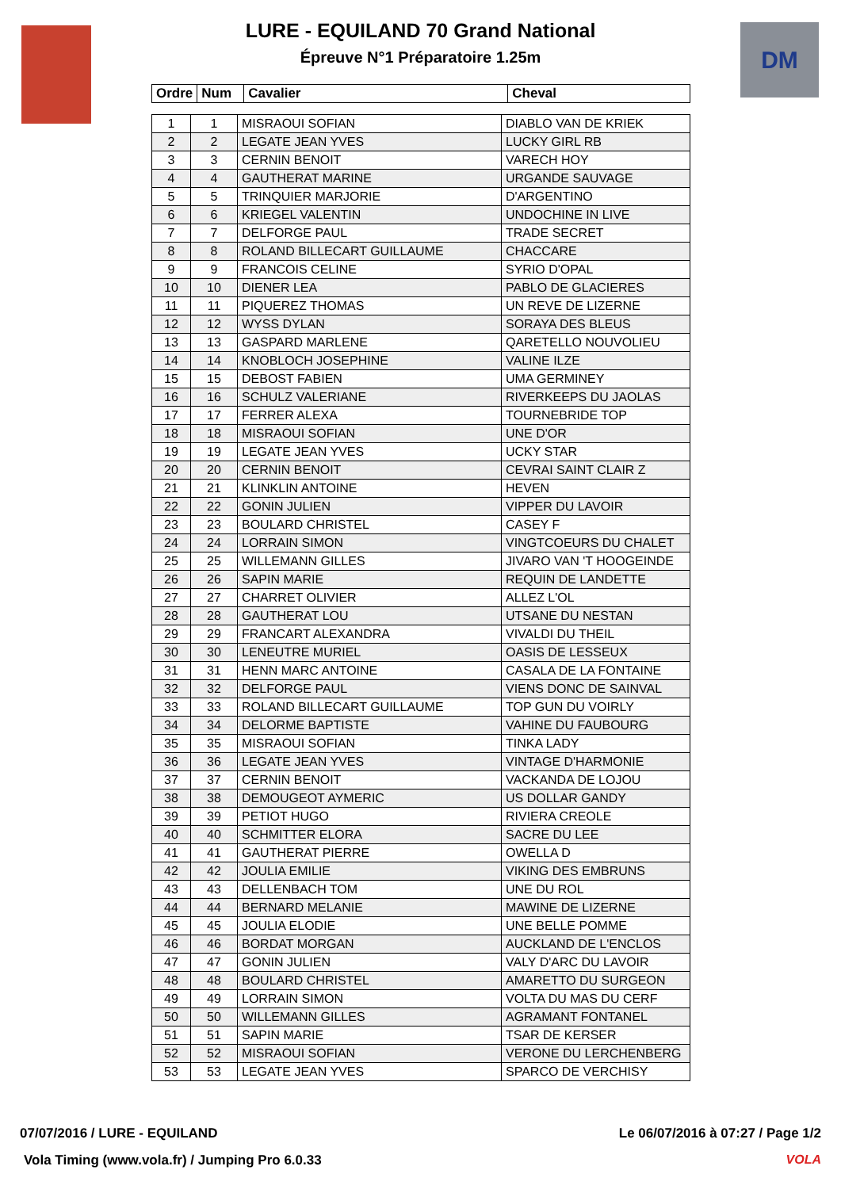DM
LURE - EQUILAND 70 Grand National
Épreuve N°1 Préparatoire 1.25m
| Ordre | Num | Cavalier | Cheval |
| --- | --- | --- | --- |
| 1 | 1 | MISRAOUI SOFIAN | DIABLO VAN DE KRIEK |
| 2 | 2 | LEGATE JEAN YVES | LUCKY GIRL RB |
| 3 | 3 | CERNIN BENOIT | VARECH HOY |
| 4 | 4 | GAUTHERAT MARINE | URGANDE SAUVAGE |
| 5 | 5 | TRINQUIER MARJORIE | D'ARGENTINO |
| 6 | 6 | KRIEGEL VALENTIN | UNDOCHINE IN LIVE |
| 7 | 7 | DELFORGE PAUL | TRADE SECRET |
| 8 | 8 | ROLAND BILLECART GUILLAUME | CHACCARE |
| 9 | 9 | FRANCOIS CELINE | SYRIO D'OPAL |
| 10 | 10 | DIENER LEA | PABLO DE GLACIERES |
| 11 | 11 | PIQUEREZ THOMAS | UN REVE DE LIZERNE |
| 12 | 12 | WYSS DYLAN | SORAYA DES BLEUS |
| 13 | 13 | GASPARD MARLENE | QARETELLO NOUVOLIEU |
| 14 | 14 | KNOBLOCH JOSEPHINE | VALINE ILZE |
| 15 | 15 | DEBOST FABIEN | UMA GERMINEY |
| 16 | 16 | SCHULZ VALERIANE | RIVERKEEPS DU JAOLAS |
| 17 | 17 | FERRER ALEXA | TOURNEBRIDE TOP |
| 18 | 18 | MISRAOUI SOFIAN | UNE D'OR |
| 19 | 19 | LEGATE JEAN YVES | UCKY STAR |
| 20 | 20 | CERNIN BENOIT | CEVRAI SAINT CLAIR Z |
| 21 | 21 | KLINKLIN ANTOINE | HEVEN |
| 22 | 22 | GONIN JULIEN | VIPPER DU LAVOIR |
| 23 | 23 | BOULARD CHRISTEL | CASEY F |
| 24 | 24 | LORRAIN SIMON | VINGTCOEURS DU CHALET |
| 25 | 25 | WILLEMANN GILLES | JIVARO VAN 'T HOOGEINDE |
| 26 | 26 | SAPIN MARIE | REQUIN DE LANDETTE |
| 27 | 27 | CHARRET OLIVIER | ALLEZ L'OL |
| 28 | 28 | GAUTHERAT LOU | UTSANE DU NESTAN |
| 29 | 29 | FRANCART ALEXANDRA | VIVALDI DU THEIL |
| 30 | 30 | LENEUTRE MURIEL | OASIS DE LESSEUX |
| 31 | 31 | HENN MARC ANTOINE | CASALA DE LA FONTAINE |
| 32 | 32 | DELFORGE PAUL | VIENS DONC DE SAINVAL |
| 33 | 33 | ROLAND BILLECART GUILLAUME | TOP GUN DU VOIRLY |
| 34 | 34 | DELORME BAPTISTE | VAHINE DU FAUBOURG |
| 35 | 35 | MISRAOUI SOFIAN | TINKA LADY |
| 36 | 36 | LEGATE JEAN YVES | VINTAGE D'HARMONIE |
| 37 | 37 | CERNIN BENOIT | VACKANDA DE LOJOU |
| 38 | 38 | DEMOUGEOT AYMERIC | US DOLLAR GANDY |
| 39 | 39 | PETIOT HUGO | RIVIERA CREOLE |
| 40 | 40 | SCHMITTER ELORA | SACRE DU LEE |
| 41 | 41 | GAUTHERAT PIERRE | OWELLA D |
| 42 | 42 | JOULIA EMILIE | VIKING DES EMBRUNS |
| 43 | 43 | DELLENBACH TOM | UNE DU ROL |
| 44 | 44 | BERNARD MELANIE | MAWINE DE LIZERNE |
| 45 | 45 | JOULIA ELODIE | UNE BELLE POMME |
| 46 | 46 | BORDAT MORGAN | AUCKLAND DE L'ENCLOS |
| 47 | 47 | GONIN JULIEN | VALY D'ARC DU LAVOIR |
| 48 | 48 | BOULARD CHRISTEL | AMARETTO DU SURGEON |
| 49 | 49 | LORRAIN SIMON | VOLTA DU MAS DU CERF |
| 50 | 50 | WILLEMANN GILLES | AGRAMANT FONTANEL |
| 51 | 51 | SAPIN MARIE | TSAR DE KERSER |
| 52 | 52 | MISRAOUI SOFIAN | VERONE DU LERCHENBERG |
| 53 | 53 | LEGATE JEAN YVES | SPARCO DE VERCHISY |
07/07/2016 / LURE - EQUILAND Le 06/07/2016 à 07:27 / Page 1/2
Vola Timing (www.vola.fr) / Jumping Pro 6.0.33
VOLA